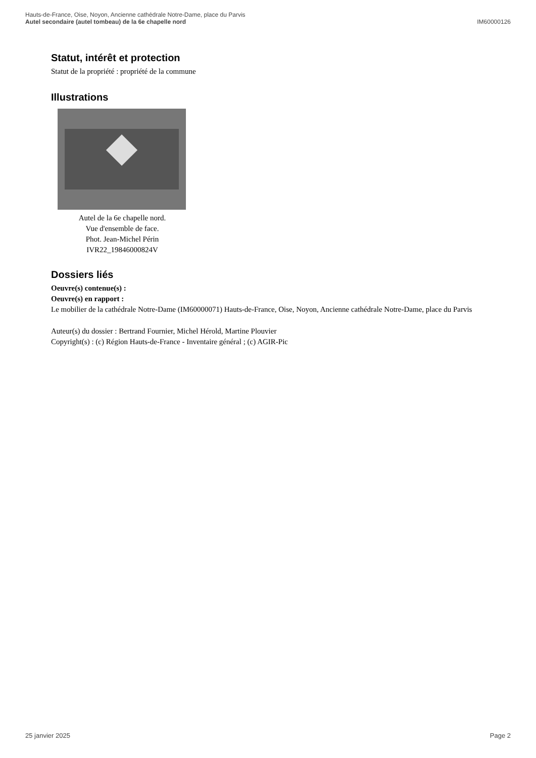Hauts-de-France, Oise, Noyon, Ancienne cathédrale Notre-Dame, place du Parvis
Autel secondaire (autel tombeau) de la 6e chapelle nord IM60000126
Statut, intérêt et protection
Statut de la propriété : propriété de la commune
Illustrations
Autel de la 6e chapelle nord.
Vue d'ensemble de face.
Phot. Jean-Michel Périn
IVR22_19846000824V
Dossiers liés
Oeuvre(s) contenue(s) :
Oeuvre(s) en rapport :
Le mobilier de la cathédrale Notre-Dame (IM60000071) Hauts-de-France, Oise, Noyon, Ancienne cathédrale Notre-Dame, place du Parvis
Auteur(s) du dossier : Bertrand Fournier, Michel Hérold, Martine Plouvier
Copyright(s) : (c) Région Hauts-de-France - Inventaire général ; (c) AGIR-Pic
25 janvier 2025 Page 2